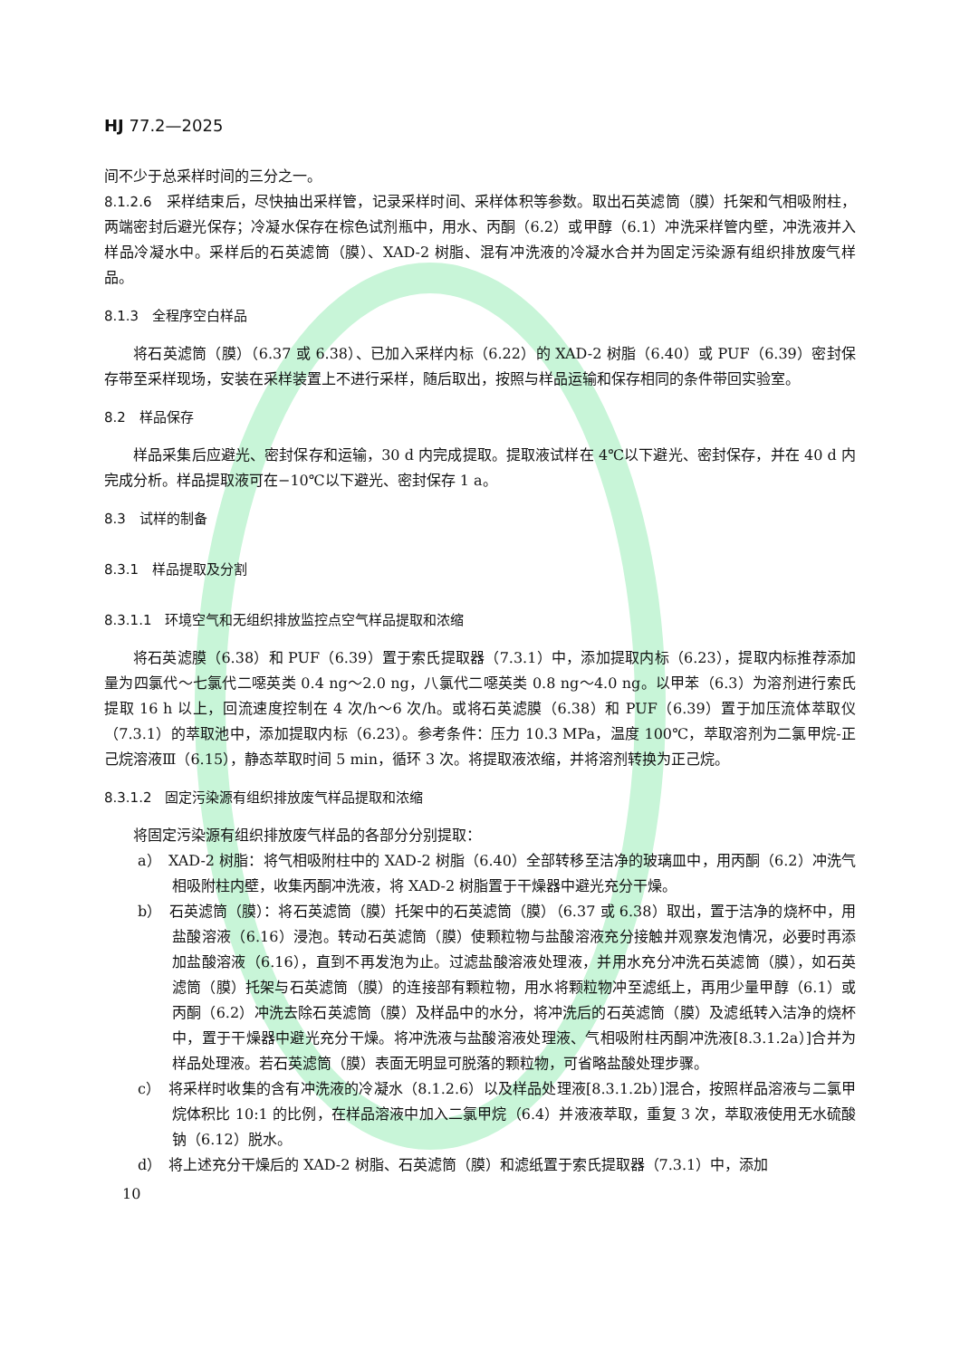HJ 77.2—2025
间不少于总采样时间的三分之一。
8.1.2.6　采样结束后，尽快抽出采样管，记录采样时间、采样体积等参数。取出石英滤筒（膜）托架和气相吸附柱，两端密封后避光保存；冷凝水保存在棕色试剂瓶中，用水、丙酮（6.2）或甲醇（6.1）冲洗采样管内壁，冲洗液并入样品冷凝水中。采样后的石英滤筒（膜）、XAD-2 树脂、混有冲洗液的冷凝水合并为固定污染源有组织排放废气样品。
8.1.3　全程序空白样品
将石英滤筒（膜）（6.37 或 6.38）、已加入采样内标（6.22）的 XAD-2 树脂（6.40）或 PUF（6.39）密封保存带至采样现场，安装在采样装置上不进行采样，随后取出，按照与样品运输和保存相同的条件带回实验室。
8.2　样品保存
样品采集后应避光、密封保存和运输，30 d 内完成提取。提取液试样在 4℃以下避光、密封保存，并在 40 d 内完成分析。样品提取液可在−10℃以下避光、密封保存 1 a。
8.3　试样的制备
8.3.1　样品提取及分割
8.3.1.1　环境空气和无组织排放监控点空气样品提取和浓缩
将石英滤膜（6.38）和 PUF（6.39）置于索氏提取器（7.3.1）中，添加提取内标（6.23），提取内标推荐添加量为四氯代～七氯代二噁英类 0.4 ng～2.0 ng，八氯代二噁英类 0.8 ng～4.0 ng。以甲苯（6.3）为溶剂进行索氏提取 16 h 以上，回流速度控制在 4 次/h～6 次/h。或将石英滤膜（6.38）和 PUF（6.39）置于加压流体萃取仪（7.3.1）的萃取池中，添加提取内标（6.23）。参考条件：压力 10.3 MPa，温度 100℃，萃取溶剂为二氯甲烷-正己烷溶液Ⅲ（6.15），静态萃取时间 5 min，循环 3 次。将提取液浓缩，并将溶剂转换为正己烷。
8.3.1.2　固定污染源有组织排放废气样品提取和浓缩
将固定污染源有组织排放废气样品的各部分分别提取：
a）　XAD-2 树脂：将气相吸附柱中的 XAD-2 树脂（6.40）全部转移至洁净的玻璃皿中，用丙酮（6.2）冲洗气相吸附柱内壁，收集丙酮冲洗液，将 XAD-2 树脂置于干燥器中避光充分干燥。
b）　石英滤筒（膜）：将石英滤筒（膜）托架中的石英滤筒（膜）（6.37 或 6.38）取出，置于洁净的烧杯中，用盐酸溶液（6.16）浸泡。转动石英滤筒（膜）使颗粒物与盐酸溶液充分接触并观察发泡情况，必要时再添加盐酸溶液（6.16），直到不再发泡为止。过滤盐酸溶液处理液，并用水充分冲洗石英滤筒（膜），如石英滤筒（膜）托架与石英滤筒（膜）的连接部有颗粒物，用水将颗粒物冲至滤纸上，再用少量甲醇（6.1）或丙酮（6.2）冲洗去除石英滤筒（膜）及样品中的水分，将冲洗后的石英滤筒（膜）及滤纸转入洁净的烧杯中，置于干燥器中避光充分干燥。将冲洗液与盐酸溶液处理液、气相吸附柱丙酮冲洗液[8.3.1.2a）]合并为样品处理液。若石英滤筒（膜）表面无明显可脱落的颗粒物，可省略盐酸处理步骤。
c）　将采样时收集的含有冲洗液的冷凝水（8.1.2.6）以及样品处理液[8.3.1.2b）]混合，按照样品溶液与二氯甲烷体积比 10:1 的比例，在样品溶液中加入二氯甲烷（6.4）并液液萃取，重复 3 次，萃取液使用无水硫酸钠（6.12）脱水。
d）　将上述充分干燥后的 XAD-2 树脂、石英滤筒（膜）和滤纸置于索氏提取器（7.3.1）中，添加
10